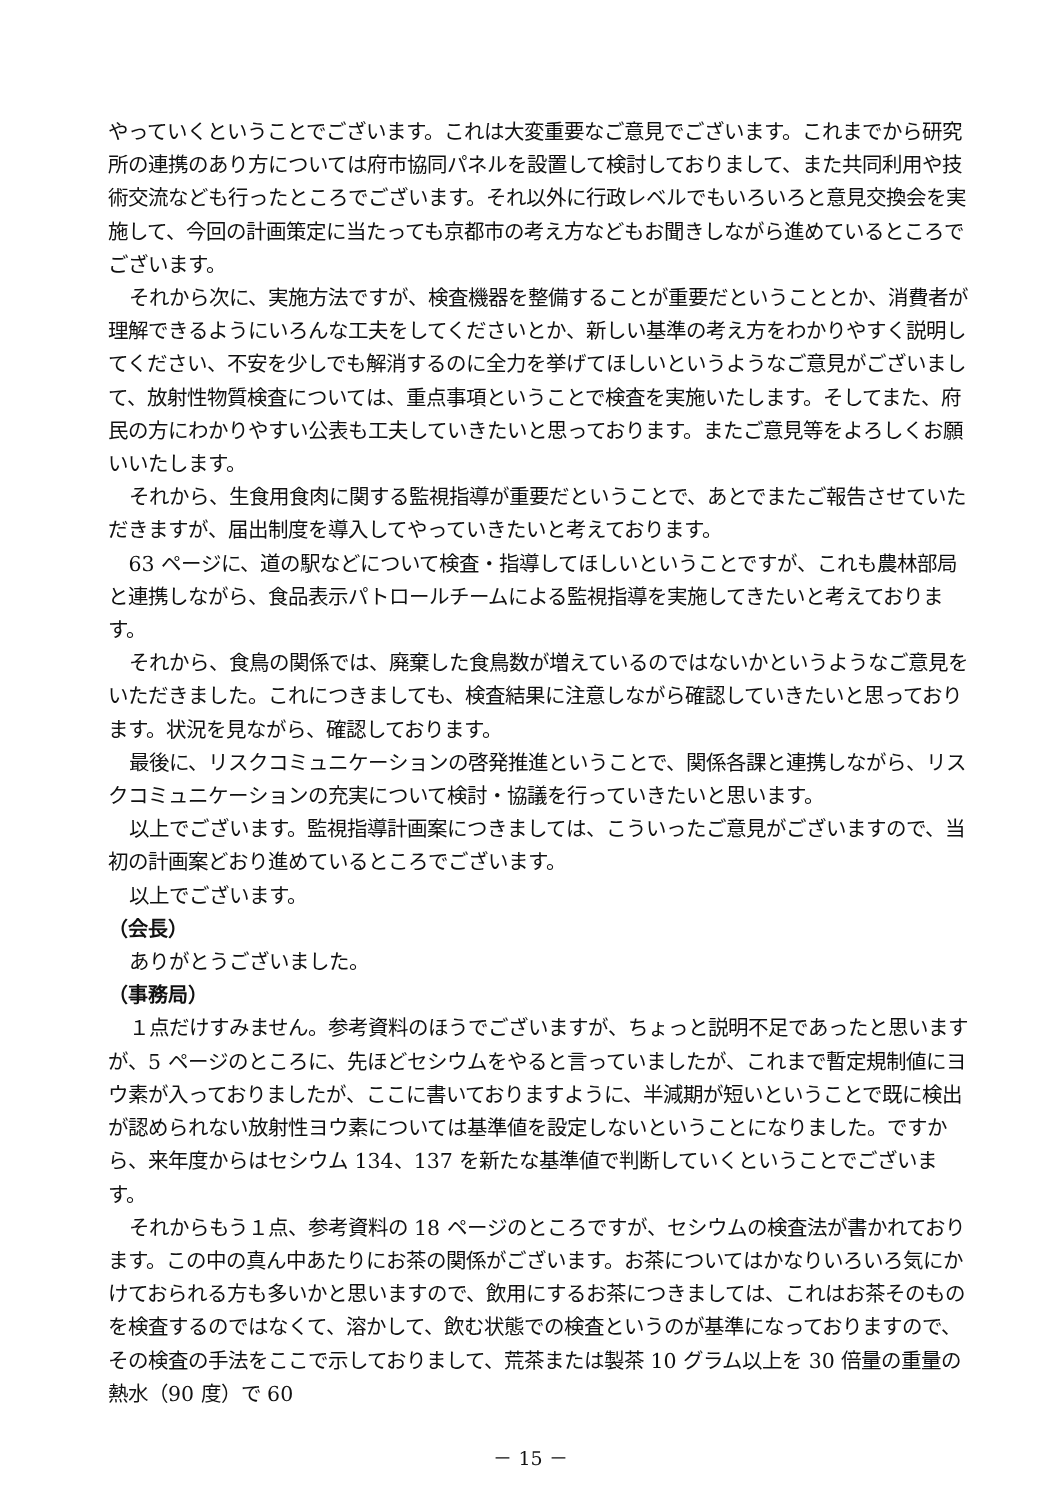やっていくということでございます。これは大変重要なご意見でございます。これまでから研究所の連携のあり方については府市協同パネルを設置して検討しておりまして、また共同利用や技術交流なども行ったところでございます。それ以外に行政レベルでもいろいろと意見交換会を実施して、今回の計画策定に当たっても京都市の考え方などもお聞きしながら進めているところでございます。
それから次に、実施方法ですが、検査機器を整備することが重要だということとか、消費者が理解できるようにいろんな工夫をしてくださいとか、新しい基準の考え方をわかりやすく説明してください、不安を少しでも解消するのに全力を挙げてほしいというようなご意見がございまして、放射性物質検査については、重点事項ということで検査を実施いたします。そしてまた、府民の方にわかりやすい公表も工夫していきたいと思っております。またご意見等をよろしくお願いいたします。
それから、生食用食肉に関する監視指導が重要だということで、あとでまたご報告させていただきますが、届出制度を導入してやっていきたいと考えております。
63 ページに、道の駅などについて検査・指導してほしいということですが、これも農林部局と連携しながら、食品表示パトロールチームによる監視指導を実施してきたいと考えております。
それから、食鳥の関係では、廃棄した食鳥数が増えているのではないかというようなご意見をいただきました。これにつきましても、検査結果に注意しながら確認していきたいと思っております。状況を見ながら、確認しております。
最後に、リスクコミュニケーションの啓発推進ということで、関係各課と連携しながら、リスクコミュニケーションの充実について検討・協議を行っていきたいと思います。
以上でございます。監視指導計画案につきましては、こういったご意見がございますので、当初の計画案どおり進めているところでございます。
以上でございます。
（会長）
ありがとうございました。
（事務局）
１点だけすみません。参考資料のほうでございますが、ちょっと説明不足であったと思いますが、5 ページのところに、先ほどセシウムをやると言っていましたが、これまで暫定規制値にヨウ素が入っておりましたが、ここに書いておりますように、半減期が短いということで既に検出が認められない放射性ヨウ素については基準値を設定しないということになりました。ですから、来年度からはセシウム 134、137 を新たな基準値で判断していくということでございます。
それからもう１点、参考資料の 18 ページのところですが、セシウムの検査法が書かれております。この中の真ん中あたりにお茶の関係がございます。お茶についてはかなりいろいろ気にかけておられる方も多いかと思いますので、飲用にするお茶につきましては、これはお茶そのものを検査するのではなくて、溶かして、飲む状態での検査というのが基準になっておりますので、その検査の手法をここで示しておりまして、荒茶または製茶 10 グラム以上を 30 倍量の重量の熱水（90 度）で 60
－ 15 －